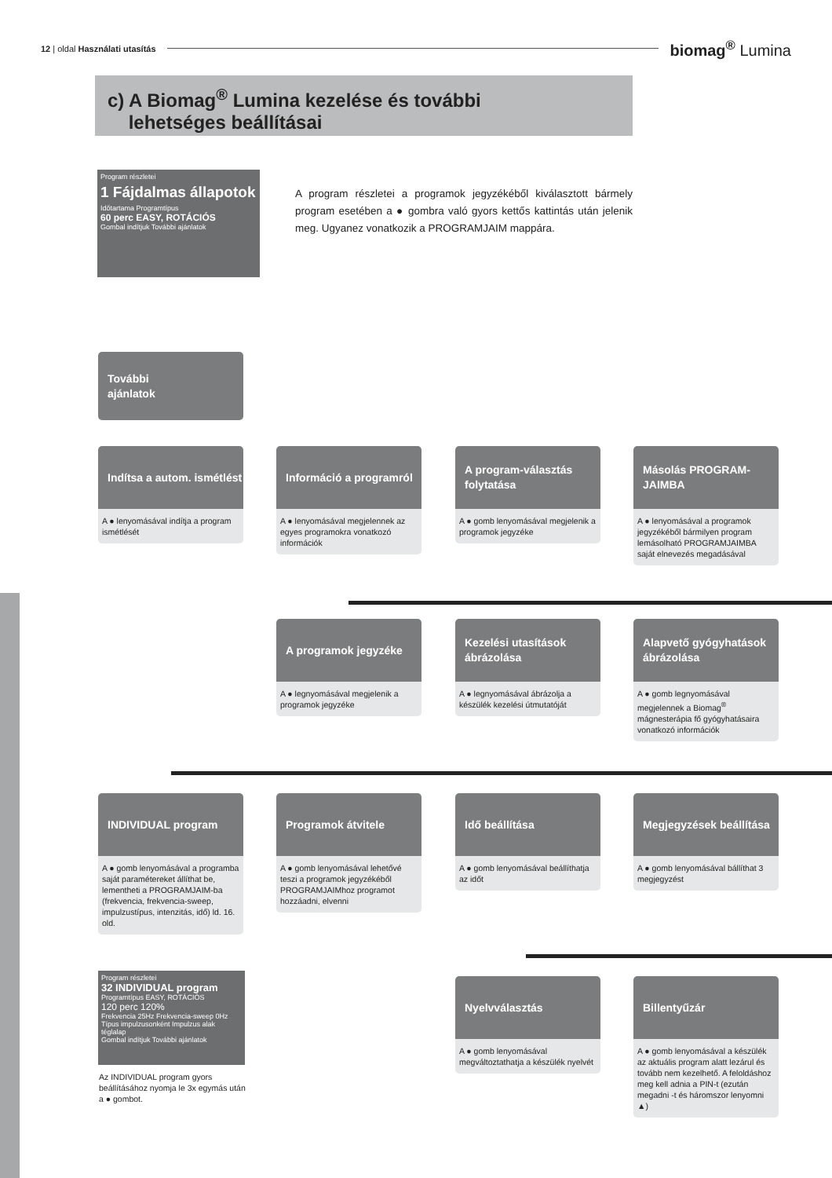12 | oldal Használati utasítás biomag<sup>®</sup> Lumina
c) A Biomag<sup>®</sup> Lumina kezelése és további
lehetséges beállításai
Program részletei
1 Fájdalmas állapotok
Időtartama Programtípus
60 perc EASY, ROTÁCIÓS
Gombal indítjuk További ajánlatok
A program részletei a programok jegyzékéből kiválasztott bármely program esetében a ● gombra való gyors kettős kattintás után jelenik meg. Ugyanez vonatkozik a PROGRAMJAIM mappára.
További
ajánlatok
Indítsa a autom. ismétlést
A ● lenyomásával indítja a program ismétlését
Információ a programról
A ● lenyomásával megjelennek az egyes programokra vonatkozó információk
A program-választás folytatása
A ● gomb lenyomásával megjelenik a programok jegyzéke
Másolás PROGRAM-JAIMBA
A ● lenyomásával a programok jegyzékéből bármilyen program lemásolható PROGRAMJAIMBA saját elnevezés megadásával
A programok jegyzéke
A ● legnyomásával megjelenik a programok jegyzéke
Kezelési utasítások ábrázolása
A ● legnyomásával ábrázolja a készülék kezelési útmutatóját
Alapvető gyógyhatások ábrázolása
A ● gomb legnyomásával megjelennek a Biomag<sup>®</sup> mágnesterápia fő gyógyhatásaira vonatkozó információk
INDIVIDUAL program
A ● gomb lenyomásával a programba saját paramétereket állíthat be, lementheti a PROGRAMJAIM-ba (frekvencia, frekvencia-sweep, impulzustípus, intenzitás, idő) ld. 16. old.
Programok átvitele
A ● gomb lenyomásával lehetővé teszi a programok jegyzékéből PROGRAMJAIMhoz programot hozzáadni, elvenni
Idő beállítása
A ● gomb lenyomásával beállíthatja az időt
Megjegyzések beállítása
A ● gomb lenyomásával bállíthat 3 megjegyzést
Program részletei
32 INDIVIDUAL program
Programtípus EASY, ROTÁCIÓS
120 perc 120%
Frekvencia 25Hz Frekvencia-sweep 0Hz Típus impulzusonként Impulzus alak téglalap
Gombal indítjuk További ajánlatok
Az INDIVIDUAL program gyors beállításához nyomja le 3x egymás után a ● gombot.
Nyelvválasztás
A ● gomb lenyomásával megváltoztathatja a készülék nyelvét
Billentyűzár
A ● gomb lenyomásával a készülék az aktuális program alatt lezárul és tovább nem kezelhető. A feloldáshoz meg kell adnia a PIN-t (ezután megadni -t és háromszor lenyomni ▲)